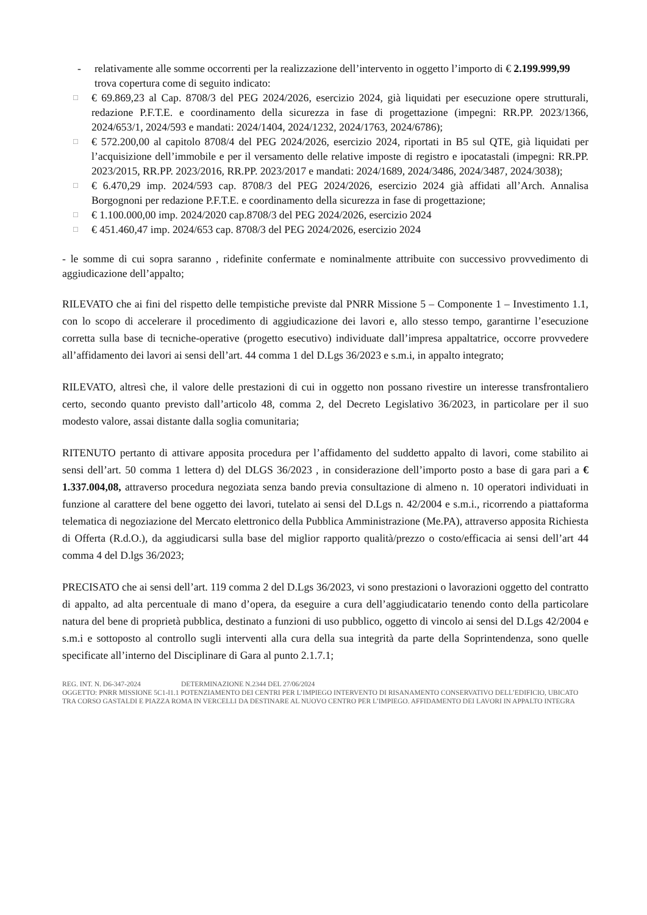- relativamente alle somme occorrenti per la realizzazione dell’intervento in oggetto l’importo di € 2.199.999,99 trova copertura come di seguito indicato:
□
€ 69.869,23 al Cap. 8708/3 del PEG 2024/2026, esercizio 2024, già liquidati per esecuzione opere strutturali, redazione P.F.T.E. e coordinamento della sicurezza in fase di progettazione (impegni: RR.PP. 2023/1366, 2024/653/1, 2024/593 e mandati: 2024/1404, 2024/1232, 2024/1763, 2024/6786);
□
€ 572.200,00 al capitolo 8708/4 del PEG 2024/2026, esercizio 2024, riportati in B5 sul QTE, già liquidati per l’acquisizione dell’immobile e per il versamento delle relative imposte di registro e ipocatastali (impegni: RR.PP. 2023/2015, RR.PP. 2023/2016, RR.PP. 2023/2017 e mandati: 2024/1689, 2024/3486, 2024/3487, 2024/3038);
□
€ 6.470,29 imp. 2024/593 cap. 8708/3 del PEG 2024/2026, esercizio 2024 già affidati all’Arch. Annalisa Borgognoni per redazione P.F.T.E. e coordinamento della sicurezza in fase di progettazione;
□
€ 1.100.000,00 imp. 2024/2020 cap.8708/3 del PEG 2024/2026, esercizio 2024
□
€ 451.460,47 imp. 2024/653 cap. 8708/3 del PEG 2024/2026, esercizio 2024
- le somme di cui sopra saranno , ridefinite confermate e nominalmente attribuite con successivo provvedimento di aggiudicazione dell’appalto;
RILEVATO che ai fini del rispetto delle tempistiche previste dal PNRR Missione 5 – Componente 1 – Investimento 1.1, con lo scopo di accelerare il procedimento di aggiudicazione dei lavori e, allo stesso tempo, garantirne l’esecuzione corretta sulla base di tecniche-operative (progetto esecutivo) individuate dall’impresa appaltatrice, occorre provvedere all’affidamento dei lavori ai sensi dell’art. 44 comma 1 del D.Lgs 36/2023 e s.m.i, in appalto integrato;
RILEVATO, altresì che, il valore delle prestazioni di cui in oggetto non possano rivestire un interesse transfrontaliero certo, secondo quanto previsto dall’articolo 48, comma 2, del Decreto Legislativo 36/2023, in particolare per il suo modesto valore, assai distante dalla soglia comunitaria;
RITENUTO pertanto di attivare apposita procedura per l’affidamento del suddetto appalto di lavori, come stabilito ai sensi dell’art. 50 comma 1 lettera d) del DLGS 36/2023 , in considerazione dell’importo posto a base di gara pari a € 1.337.004,08, attraverso procedura negoziata senza bando previa consultazione di almeno n. 10 operatori individuati in funzione al carattere del bene oggetto dei lavori, tutelato ai sensi del D.Lgs n. 42/2004 e s.m.i., ricorrendo a piattaforma telematica di negoziazione del Mercato elettronico della Pubblica Amministrazione (Me.PA), attraverso apposita Richiesta di Offerta (R.d.O.), da aggiudicarsi sulla base del miglior rapporto qualità/prezzo o costo/efficacia ai sensi dell’art 44 comma 4 del D.lgs 36/2023;
PRECISATO che ai sensi dell’art. 119 comma 2 del D.Lgs 36/2023, vi sono prestazioni o lavorazioni oggetto del contratto di appalto, ad alta percentuale di mano d’opera, da eseguire a cura dell’aggiudicatario tenendo conto della particolare natura del bene di proprietà pubblica, destinato a funzioni di uso pubblico, oggetto di vincolo ai sensi del D.Lgs 42/2004 e s.m.i e sottoposto al controllo sugli interventi alla cura della sua integrità da parte della Soprintendenza, sono quelle specificate all’interno del Disciplinare di Gara al punto 2.1.7.1;
REG. INT. N. D6-347-2024 DETERMINAZIONE N.2344 DEL 27/06/2024
OGGETTO: PNRR MISSIONE 5C1-I1.1 POTENZIAMENTO DEI CENTRI PER L’IMPIEGO INTERVENTO DI RISANAMENTO CONSERVATIVO DELL’EDIFICIO, UBICATO TRA CORSO GASTALDI E PIAZZA ROMA IN VERCELLI DA DESTINARE AL NUOVO CENTRO PER L’IMPIEGO. AFFIDAMENTO DEI LAVORI IN APPALTO INTEGRA